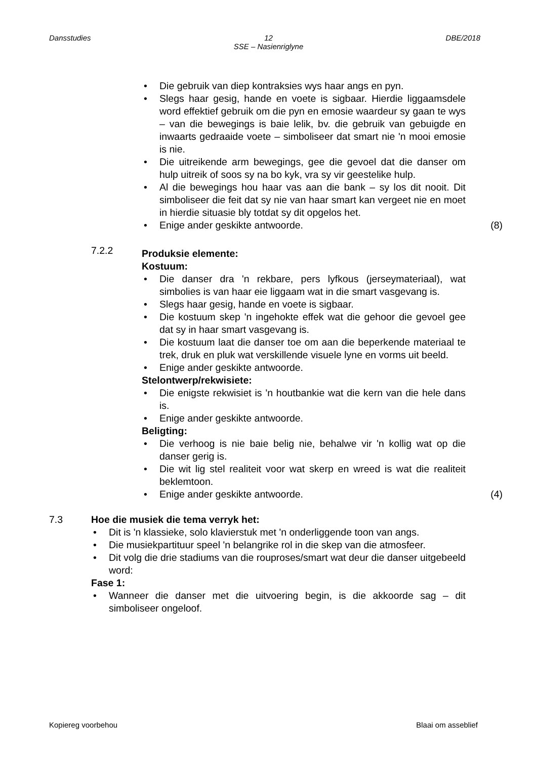Dansstudies
12
SSE – Nasienriglyne
DBE/2018
Die gebruik van diep kontraksies wys haar angs en pyn.
Slegs haar gesig, hande en voete is sigbaar. Hierdie liggaamsdele word effektief gebruik om die pyn en emosie waardeur sy gaan te wys – van die bewegings is baie lelik, bv. die gebruik van gebuigde en inwaarts gedraaide voete – simboliseer dat smart nie 'n mooi emosie is nie.
Die uitreikende arm bewegings, gee die gevoel dat die danser om hulp uitreik of soos sy na bo kyk, vra sy vir geestelike hulp.
Al die bewegings hou haar vas aan die bank – sy los dit nooit. Dit simboliseer die feit dat sy nie van haar smart kan vergeet nie en moet in hierdie situasie bly totdat sy dit opgelos het.
Enige ander geskikte antwoorde. (8)
7.2.2
Produksie elemente:
Kostuum:
Die danser dra 'n rekbare, pers lyfkous (jerseymateriaal), wat simbolies is van haar eie liggaam wat in die smart vasgevang is.
Slegs haar gesig, hande en voete is sigbaar.
Die kostuum skep 'n ingehokte effek wat die gehoor die gevoel gee dat sy in haar smart vasgevang is.
Die kostuum laat die danser toe om aan die beperkende materiaal te trek, druk en pluk wat verskillende visuele lyne en vorms uit beeld.
Enige ander geskikte antwoorde.
Stelontwerp/rekwisiete:
Die enigste rekwisiet is 'n houtbankie wat die kern van die hele dans is.
Enige ander geskikte antwoorde.
Beligting:
Die verhoog is nie baie belig nie, behalwe vir 'n kollig wat op die danser gerig is.
Die wit lig stel realiteit voor wat skerp en wreed is wat die realiteit beklemtoon.
Enige ander geskikte antwoorde. (4)
7.3 Hoe die musiek die tema verryk het:
Dit is 'n klassieke, solo klavierstuk met 'n onderliggende toon van angs.
Die musiekpartituur speel 'n belangrike rol in die skep van die atmosfeer.
Dit volg die drie stadiums van die rouproses/smart wat deur die danser uitgebeeld word:
Fase 1:
Wanneer die danser met die uitvoering begin, is die akkoorde sag – dit simboliseer ongeloof.
Kopiereg voorbehou Blaai om asseblief